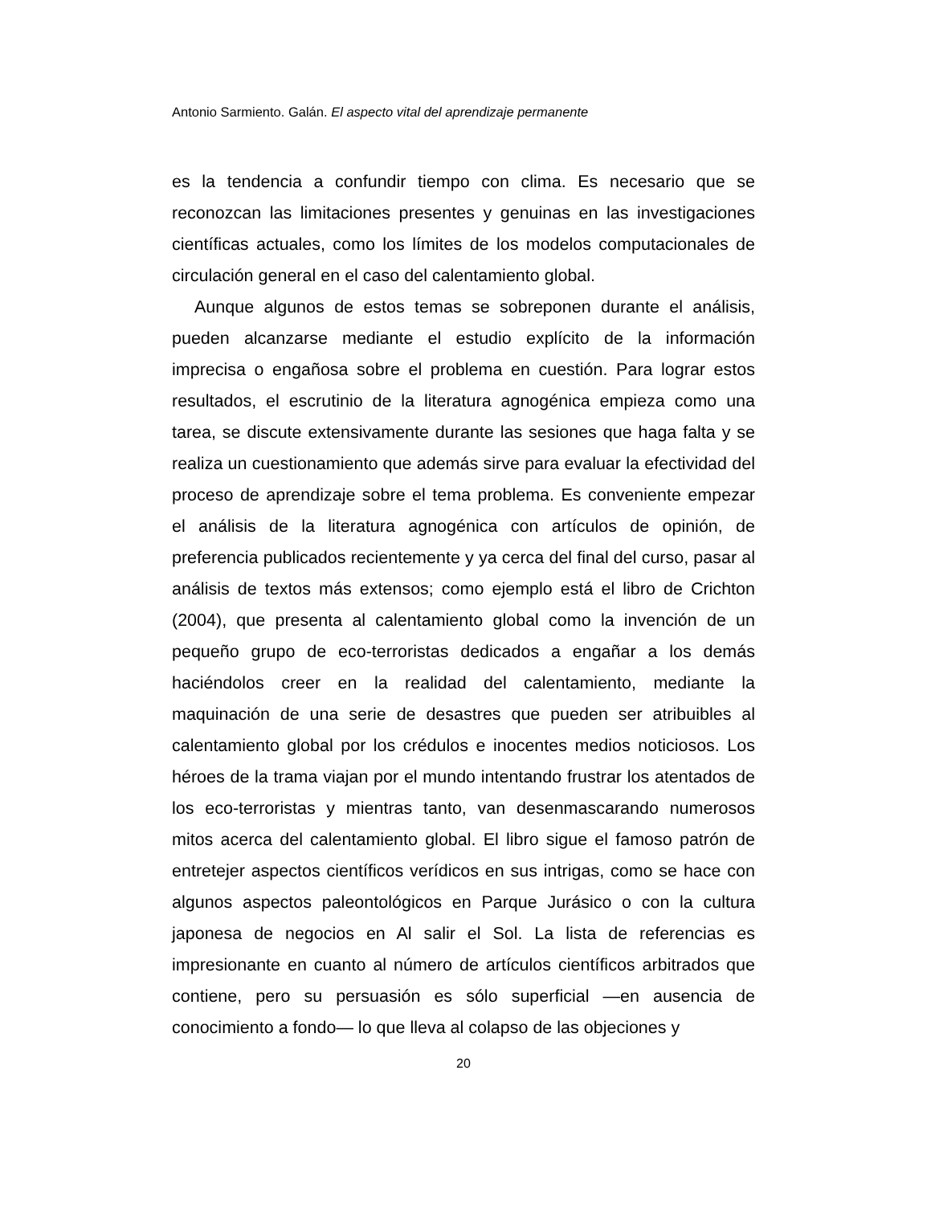Antonio Sarmiento. Galán. El aspecto vital del aprendizaje permanente
es la tendencia a confundir tiempo con clima. Es necesario que se reconozcan las limitaciones presentes y genuinas en las investigaciones científicas actuales, como los límites de los modelos computacionales de circulación general en el caso del calentamiento global.
Aunque algunos de estos temas se sobreponen durante el análisis, pueden alcanzarse mediante el estudio explícito de la información imprecisa o engañosa sobre el problema en cuestión. Para lograr estos resultados, el escrutinio de la literatura agnogénica empieza como una tarea, se discute extensivamente durante las sesiones que haga falta y se realiza un cuestionamiento que además sirve para evaluar la efectividad del proceso de aprendizaje sobre el tema problema. Es conveniente empezar el análisis de la literatura agnogénica con artículos de opinión, de preferencia publicados recientemente y ya cerca del final del curso, pasar al análisis de textos más extensos; como ejemplo está el libro de Crichton (2004), que presenta al calentamiento global como la invención de un pequeño grupo de eco-terroristas dedicados a engañar a los demás haciéndolos creer en la realidad del calentamiento, mediante la maquinación de una serie de desastres que pueden ser atribuibles al calentamiento global por los crédulos e inocentes medios noticiosos. Los héroes de la trama viajan por el mundo intentando frustrar los atentados de los eco-terroristas y mientras tanto, van desenmascarando numerosos mitos acerca del calentamiento global. El libro sigue el famoso patrón de entretejer aspectos científicos verídicos en sus intrigas, como se hace con algunos aspectos paleontológicos en Parque Jurásico o con la cultura japonesa de negocios en Al salir el Sol. La lista de referencias es impresionante en cuanto al número de artículos científicos arbitrados que contiene, pero su persuasión es sólo superficial —en ausencia de conocimiento a fondo— lo que lleva al colapso de las objeciones y
20